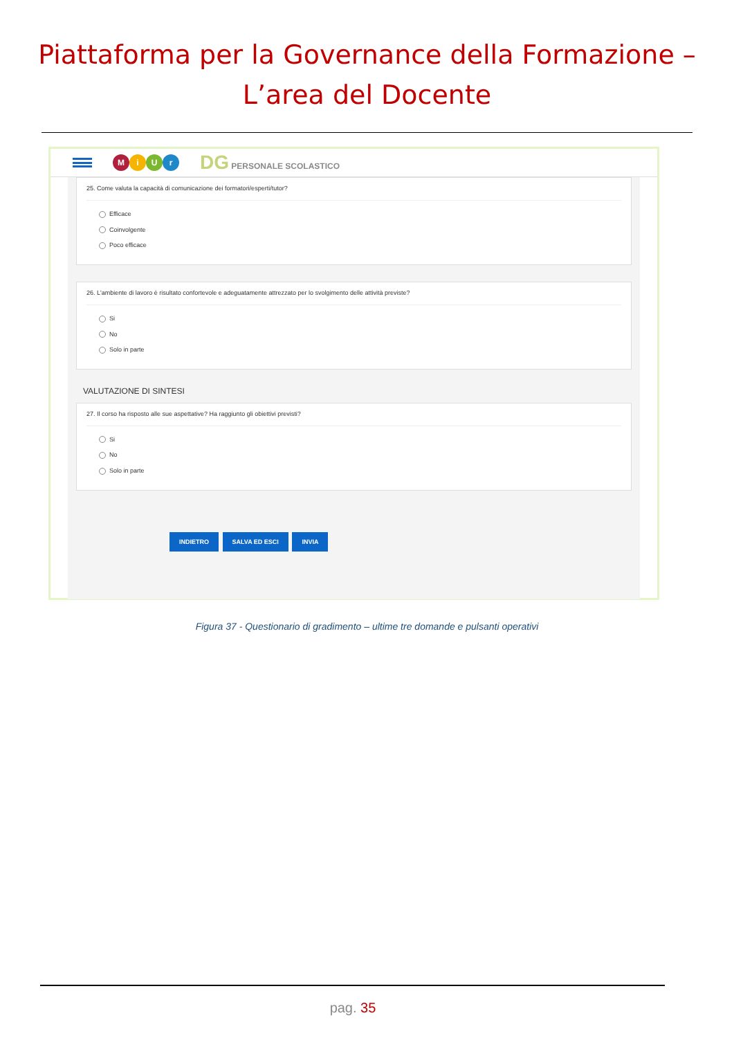Piattaforma per la Governance della Formazione –
L’area del Docente
MiUr
DG PERSONALE SCOLASTICO
25. Come valuta la capacità di comunicazione dei formatori/esperti/tutor?
Efficace
Coinvolgente
Poco efficace
26. L'ambiente di lavoro è risultato confortevole e adeguatamente attrezzato per lo svolgimento delle attività previste?
Si
No
Solo in parte
VALUTAZIONE DI SINTESI
27. Il corso ha risposto alle sue aspettative? Ha raggiunto gli obiettivi previsti?
Si
No
Solo in parte
INDIETRO SALVA ED ESCI INVIA
Figura 37 - Questionario di gradimento – ultime tre domande e pulsanti operativi
pag. 35